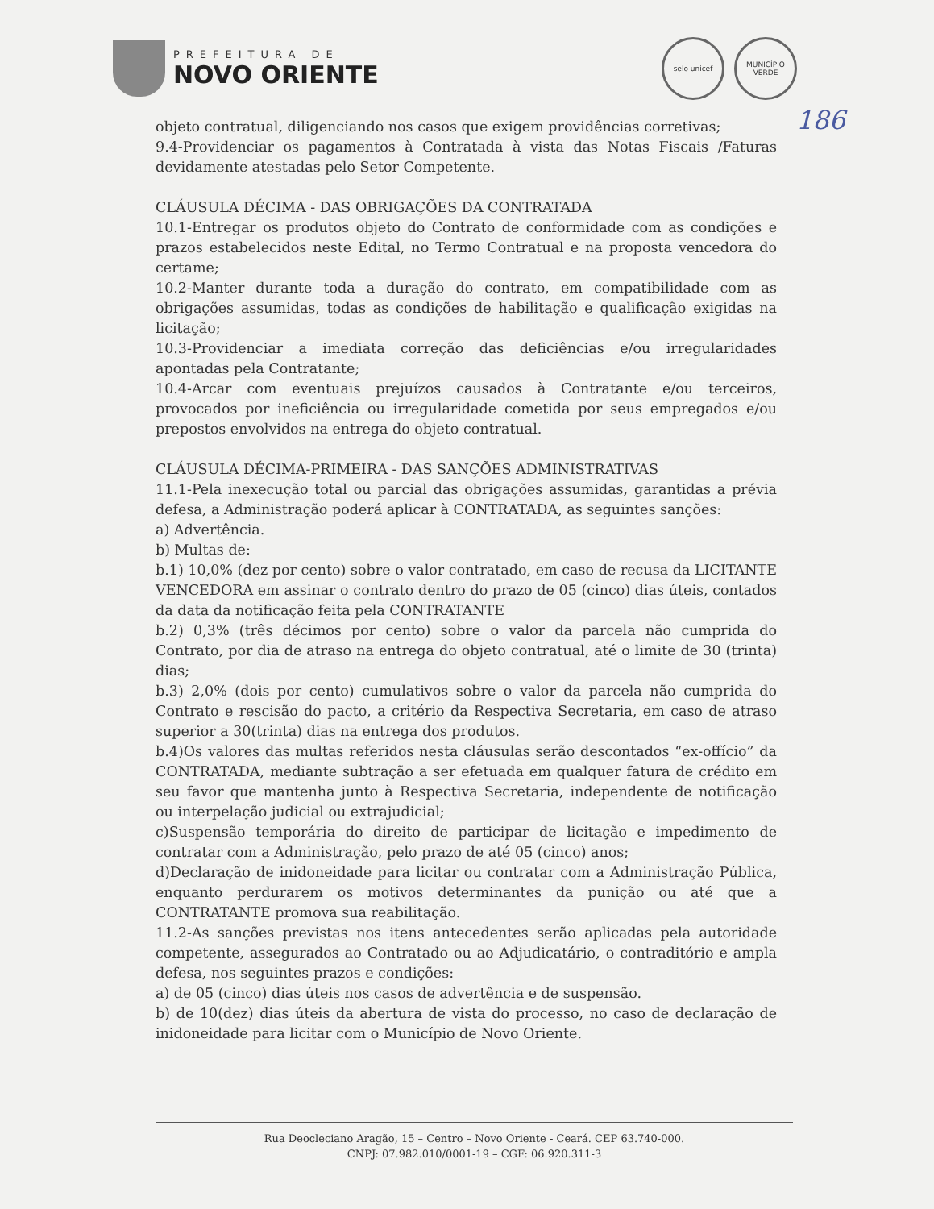PREFEITURA DE
NOVO ORIENTE
selo unicef
MUNICÍPIO VERDE
186
objeto contratual, diligenciando nos casos que exigem providências corretivas;
9.4-Providenciar os pagamentos à Contratada à vista das Notas Fiscais /Faturas devidamente atestadas pelo Setor Competente.
CLÁUSULA DÉCIMA - DAS OBRIGAÇÕES DA CONTRATADA
10.1-Entregar os produtos objeto do Contrato de conformidade com as condições e prazos estabelecidos neste Edital, no Termo Contratual e na proposta vencedora do certame;
10.2-Manter durante toda a duração do contrato, em compatibilidade com as obrigações assumidas, todas as condições de habilitação e qualificação exigidas na licitação;
10.3-Providenciar a imediata correção das deficiências e/ou irregularidades apontadas pela Contratante;
10.4-Arcar com eventuais prejuízos causados à Contratante e/ou terceiros, provocados por ineficiência ou irregularidade cometida por seus empregados e/ou prepostos envolvidos na entrega do objeto contratual.
CLÁUSULA DÉCIMA-PRIMEIRA - DAS SANÇÕES ADMINISTRATIVAS
11.1-Pela inexecução total ou parcial das obrigações assumidas, garantidas a prévia defesa, a Administração poderá aplicar à CONTRATADA, as seguintes sanções:
a) Advertência.
b) Multas de:
b.1) 10,0% (dez por cento) sobre o valor contratado, em caso de recusa da LICITANTE VENCEDORA em assinar o contrato dentro do prazo de 05 (cinco) dias úteis, contados da data da notificação feita pela CONTRATANTE
b.2) 0,3% (três décimos por cento) sobre o valor da parcela não cumprida do Contrato, por dia de atraso na entrega do objeto contratual, até o limite de 30 (trinta) dias;
b.3) 2,0% (dois por cento) cumulativos sobre o valor da parcela não cumprida do Contrato e rescisão do pacto, a critério da Respectiva Secretaria, em caso de atraso superior a 30(trinta) dias na entrega dos produtos.
b.4)Os valores das multas referidos nesta cláusulas serão descontados “ex-offício” da CONTRATADA, mediante subtração a ser efetuada em qualquer fatura de crédito em seu favor que mantenha junto à Respectiva Secretaria, independente de notificação ou interpelação judicial ou extrajudicial;
c)Suspensão temporária do direito de participar de licitação e impedimento de contratar com a Administração, pelo prazo de até 05 (cinco) anos;
d)Declaração de inidoneidade para licitar ou contratar com a Administração Pública, enquanto perdurarem os motivos determinantes da punição ou até que a CONTRATANTE promova sua reabilitação.
11.2-As sanções previstas nos itens antecedentes serão aplicadas pela autoridade competente, assegurados ao Contratado ou ao Adjudicatário, o contraditório e ampla defesa, nos seguintes prazos e condições:
a) de 05 (cinco) dias úteis nos casos de advertência e de suspensão.
b) de 10(dez) dias úteis da abertura de vista do processo, no caso de declaração de inidoneidade para licitar com o Município de Novo Oriente.
Rua Deocleciano Aragão, 15 – Centro – Novo Oriente - Ceará. CEP 63.740-000.
CNPJ: 07.982.010/0001-19 – CGF: 06.920.311-3